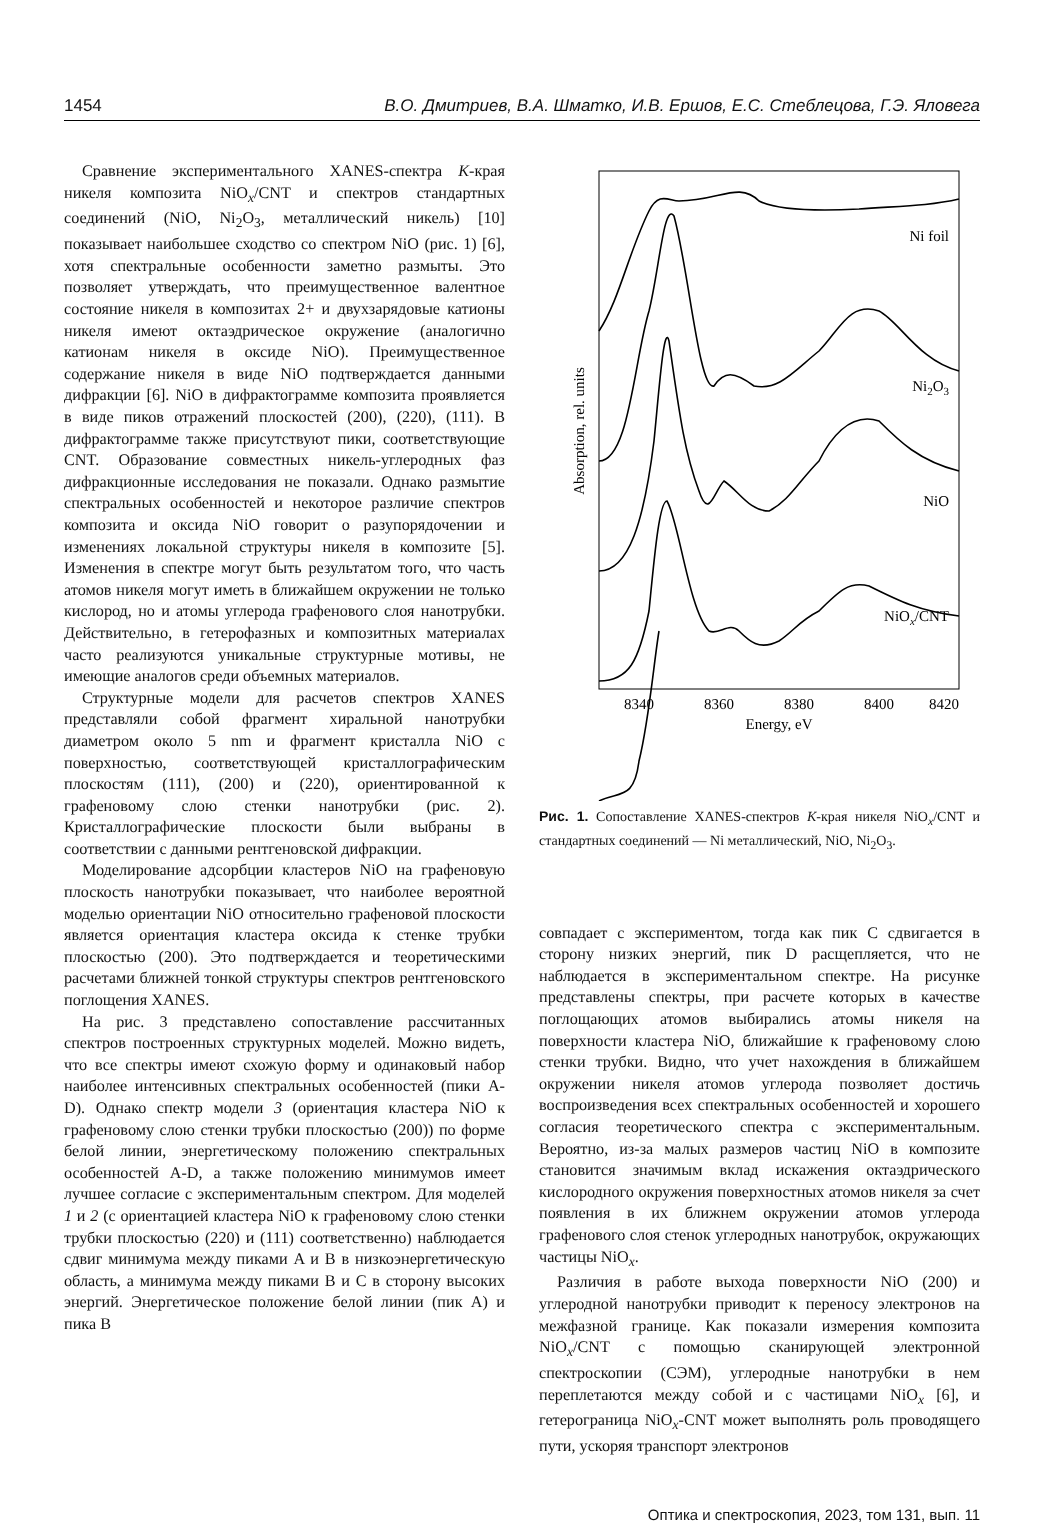1454 В.О. Дмитриев, В.А. Шматко, И.В. Ершов, Е.С. Стеблецова, Г.Э. Яловега
Сравнение экспериментального XANES-спектра K-края никеля композита NiO<sub>x</sub>/CNT и спектров стандартных соединений (NiO, Ni<sub>2</sub>O<sub>3</sub>, металлический никель) [10] показывает наибольшее сходство со спектром NiO (рис. 1) [6], хотя спектральные особенности заметно размыты. Это позволяет утверждать, что преимущественное валентное состояние никеля в композитах 2+ и двухзарядовые катионы никеля имеют октаэдрическое окружение (аналогично катионам никеля в оксиде NiO). Преимущественное содержание никеля в виде NiO подтверждается данными дифракции [6]. NiO в дифрактограмме композита проявляется в виде пиков отражений плоскостей (200), (220), (111). В дифрактограмме также присутствуют пики, соответствующие CNT. Образование совместных никель-углеродных фаз дифракционные исследования не показали. Однако размытие спектральных особенностей и некоторое различие спектров композита и оксида NiO говорит о разупорядочении и изменениях локальной структуры никеля в композите [5]. Изменения в спектре могут быть результатом того, что часть атомов никеля могут иметь в ближайшем окружении не только кислород, но и атомы углерода графенового слоя нанотрубки. Действительно, в гетерофазных и композитных материалах часто реализуются уникальные структурные мотивы, не имеющие аналогов среди объемных материалов.
Структурные модели для расчетов спектров XANES представляли собой фрагмент хиральной нанотрубки диаметром около 5 nm и фрагмент кристалла NiO с поверхностью, соответствующей кристаллографическим плоскостям (111), (200) и (220), ориентированной к графеновому слою стенки нанотрубки (рис. 2). Кристаллографические плоскости были выбраны в соответствии с данными рентгеновской дифракции.
Моделирование адсорбции кластеров NiO на графеновую плоскость нанотрубки показывает, что наиболее вероятной моделью ориентации NiO относительно графеновой плоскости является ориентация кластера оксида к стенке трубки плоскостью (200). Это подтверждается и теоретическими расчетами ближней тонкой структуры спектров рентгеновского поглощения XANES.
На рис. 3 представлено сопоставление рассчитанных спектров построенных структурных моделей. Можно видеть, что все спектры имеют схожую форму и одинаковый набор наиболее интенсивных спектральных особенностей (пики A-D). Однако спектр модели 3 (ориентация кластера NiO к графеновому слою стенки трубки плоскостью (200)) по форме белой линии, энергетическому положению спектральных особенностей A-D, а также положению минимумов имеет лучшее согласие с экспериментальным спектром. Для моделей 1 и 2 (с ориентацией кластера NiO к графеновому слою стенки трубки плоскостью (220) и (111) соответственно) наблюдается сдвиг минимума между пиками A и B в низкоэнергетическую область, а минимума между пиками B и C в сторону высоких энергий. Энергетическое положение белой линии (пик A) и пика B
Ni foil
Ni2O3
NiO
NiOx/CNT
8340
8360
8380
8400
8420
Energy, eV
Absorption, rel. units
Рис. 1. Сопоставление XANES-спектров K-края никеля NiO<sub>x</sub>/CNT и стандартных соединений — Ni металлический, NiO, Ni<sub>2</sub>O<sub>3</sub>.
совпадает с экспериментом, тогда как пик C сдвигается в сторону низких энергий, пик D расщепляется, что не наблюдается в экспериментальном спектре. На рисунке представлены спектры, при расчете которых в качестве поглощающих атомов выбирались атомы никеля на поверхности кластера NiO, ближайшие к графеновому слою стенки трубки. Видно, что учет нахождения в ближайшем окружении никеля атомов углерода позволяет достичь воспроизведения всех спектральных особенностей и хорошего согласия теоретического спектра с экспериментальным. Вероятно, из-за малых размеров частиц NiO в композите становится значимым вклад искажения октаэдрического кислородного окружения поверхностных атомов никеля за счет появления в их ближнем окружении атомов углерода графенового слоя стенок углеродных нанотрубок, окружающих частицы NiO<sub>x</sub>.
Различия в работе выхода поверхности NiO (200) и углеродной нанотрубки приводит к переносу электронов на межфазной границе. Как показали измерения композита NiO<sub>x</sub>/CNT с помощью сканирующей электронной спектроскопии (СЭМ), углеродные нанотрубки в нем переплетаются между собой и с частицами NiO<sub>x</sub> [6], и гетерограница NiO<sub>x</sub>-CNT может выполнять роль проводящего пути, ускоряя транспорт электронов
Оптика и спектроскопия, 2023, том 131, вып. 11